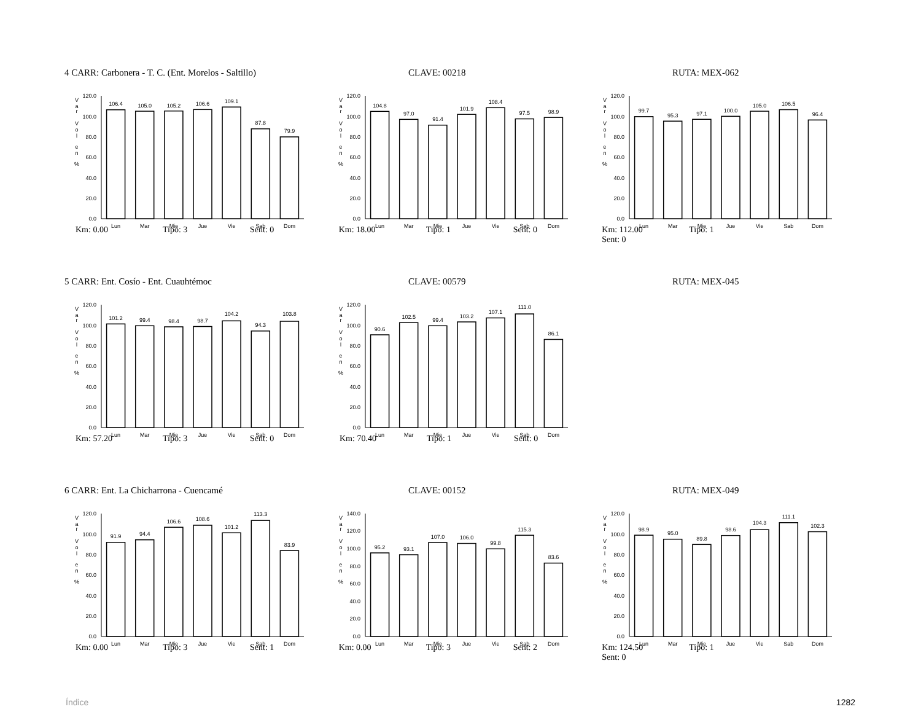4 CARR: Carbonera - T. C. (Ent. Morelos - Saltillo) CLAVE: 00218 RUTA: MEX-062
V
a
r
V
o
l
e
n
%
0.0
20.0
40.0
60.0
80.0
100.0
120.0
106.4
105.0
105.2
106.6
109.1
87.8
79.9
Lun
Mar
Mie
Jue
Vie
Sab
Dom
V
a
r
V
o
l
e
n
%
0.0
20.0
40.0
60.0
80.0
100.0
120.0
104.8
97.0
91.4
101.9
108.4
97.5
98.9
Lun
Mar
Mie
Jue
Vie
Sab
Dom
V
a
r
V
o
l
e
n
%
0.0
20.0
40.0
60.0
80.0
100.0
120.0
99.7
95.3
97.1
100.0
105.0
106.5
96.4
Lun
Mar
Mie
Jue
Vie
Sab
Dom
Km: 0.00 Tipo: 3 Sent: 0 Km: 18.00 Tipo: 1 Sent: 0 Km: 112.00 Tipo: 1 Sent: 0
5 CARR: Ent. Cosío - Ent. Cuauhtémoc CLAVE: 00579 RUTA: MEX-045
V
a
r
V
o
l
e
n
%
0.0
20.0
40.0
60.0
80.0
100.0
120.0
101.2
99.4
98.4
98.7
104.2
94.3
103.8
Lun
Mar
Mie
Jue
Vie
Sab
Dom
V
a
r
V
o
l
e
n
%
0.0
20.0
40.0
60.0
80.0
100.0
120.0
90.6
102.5
99.4
103.2
107.1
111.0
86.1
Lun
Mar
Mie
Jue
Vie
Sab
Dom
Km: 57.20 Tipo: 3 Sent: 0 Km: 70.40 Tipo: 1 Sent: 0
6 CARR: Ent. La Chicharrona - Cuencamé CLAVE: 00152 RUTA: MEX-049
V
a
r
V
o
l
e
n
%
0.0
20.0
40.0
60.0
80.0
100.0
120.0
91.9
94.4
106.6
108.6
101.2
113.3
83.9
Lun
Mar
Mie
Jue
Vie
Sab
Dom
V
a
r
V
o
l
e
n
%
0.0
20.0
40.0
60.0
80.0
100.0
120.0
140.0
95.2
93.1
107.0
106.0
99.8
115.3
83.6
Lun
Mar
Mie
Jue
Vie
Sab
Dom
V
a
r
V
o
l
e
n
%
0.0
20.0
40.0
60.0
80.0
100.0
120.0
98.9
95.0
89.8
98.6
104.3
111.1
102.3
Lun
Mar
Mie
Jue
Vie
Sab
Dom
Km: 0.00 Tipo: 3 Sent: 1 Km: 0.00 Tipo: 3 Sent: 2 Km: 124.50 Tipo: 1 Sent: 0
Índice 1282